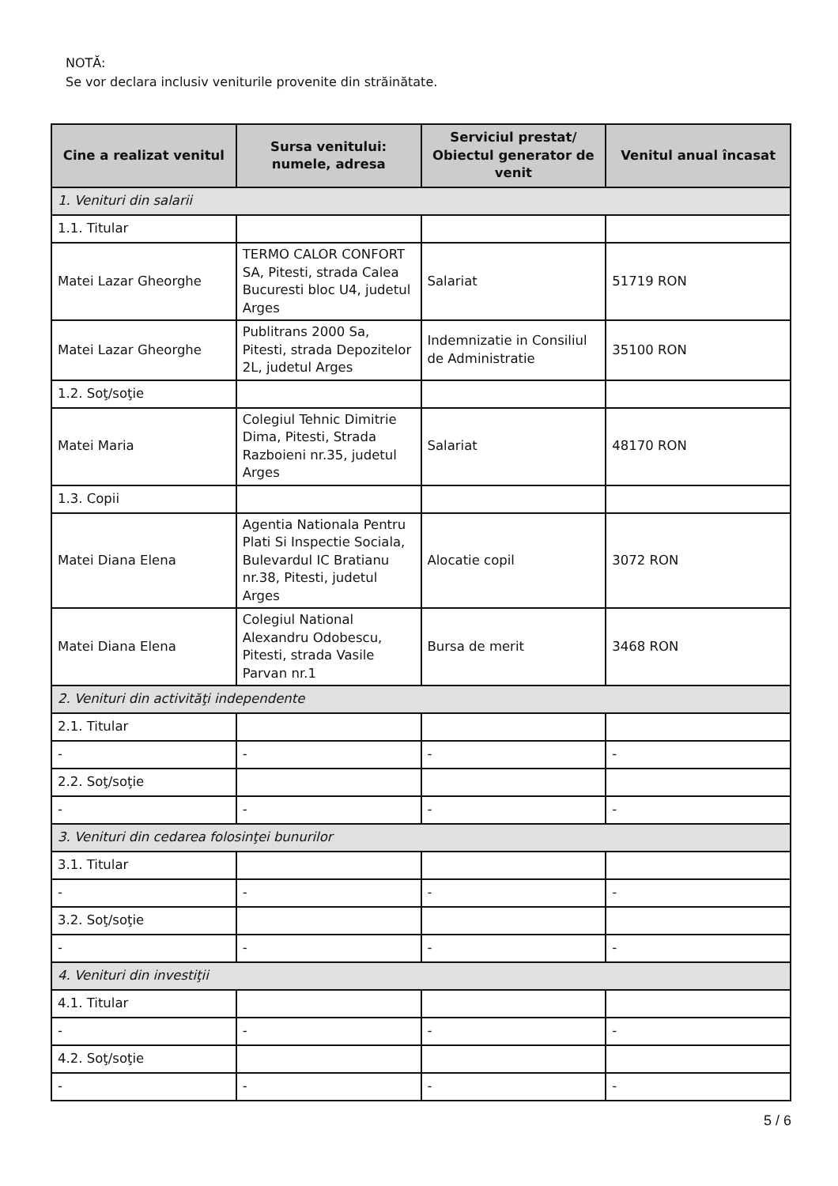NOTĂ:
Se vor declara inclusiv veniturile provenite din străinătate.
| Cine a realizat venitul | Sursa venitului: numele, adresa | Serviciul prestat/ Obiectul generator de venit | Venitul anual încasat |
| --- | --- | --- | --- |
| 1. Venituri din salarii | | | |
| 1.1. Titular | | | |
| Matei Lazar Gheorghe | TERMO CALOR CONFORT SA, Pitesti, strada Calea Bucuresti bloc U4, judetul Arges | Salariat | 51719 RON |
| Matei Lazar Gheorghe | Publitrans 2000 Sa, Pitesti, strada Depozitelor 2L, judetul Arges | Indemnizatie in Consiliul de Administratie | 35100 RON |
| 1.2. Soţ/soţie | | | |
| Matei Maria | Colegiul Tehnic Dimitrie Dima, Pitesti, Strada Razboieni nr.35, judetul Arges | Salariat | 48170 RON |
| 1.3. Copii | | | |
| Matei Diana Elena | Agentia Nationala Pentru Plati Si Inspectie Sociala, Bulevardul IC Bratianu nr.38, Pitesti, judetul Arges | Alocatie copil | 3072 RON |
| Matei Diana Elena | Colegiul National Alexandru Odobescu, Pitesti, strada Vasile Parvan nr.1 | Bursa de merit | 3468 RON |
| 2. Venituri din activităţi independente | | | |
| 2.1. Titular | | | |
| - | - | - | - |
| 2.2. Soţ/soţie | | | |
| - | - | - | - |
| 3. Venituri din cedarea folosinţei bunurilor | | | |
| 3.1. Titular | | | |
| - | - | - | - |
| 3.2. Soţ/soţie | | | |
| - | - | - | - |
| 4. Venituri din investiţii | | | |
| 4.1. Titular | | | |
| - | - | - | - |
| 4.2. Soţ/soţie | | | |
| - | - | - | - |
5 / 6